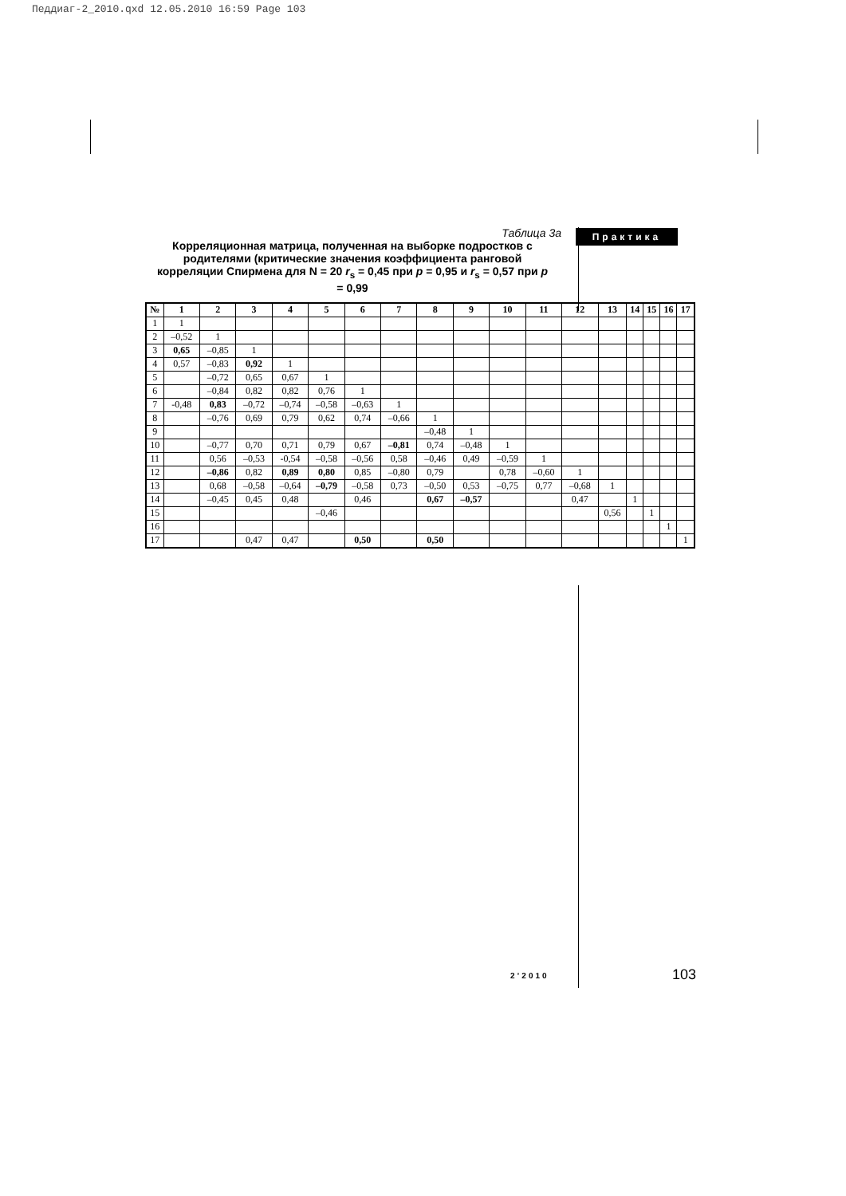Педдиаг-2_2010.qxd 12.05.2010 16:59 Page 103
Практика
Таблица 3а
Корреляционная матрица, полученная на выборке подростков с родителями (критические значения коэффициента ранговой корреляции Спирмена для N = 20 r<sub>s</sub> = 0,45 при p = 0,95 и r<sub>s</sub> = 0,57 при p = 0,99
| № | 1 | 2 | 3 | 4 | 5 | 6 | 7 | 8 | 9 | 10 | 11 | 12 | 13 | 14 | 15 | 16 | 17 |
| --- | --- | --- | --- | --- | --- | --- | --- | --- | --- | --- | --- | --- | --- | --- | --- | --- | --- |
| 1 | 1 | | | | | | | | | | | | | | | | |
| 2 | –0,52 | 1 | | | | | | | | | | | | | | | |
| 3 | 0,65 | –0,85 | 1 | | | | | | | | | | | | | | |
| 4 | 0,57 | –0,83 | 0,92 | 1 | | | | | | | | | | | | | |
| 5 | | –0,72 | 0,65 | 0,67 | 1 | | | | | | | | | | | | |
| 6 | | –0,84 | 0,82 | 0,82 | 0,76 | 1 | | | | | | | | | | | |
| 7 | -0,48 | 0,83 | –0,72 | –0,74 | –0,58 | –0,63 | 1 | | | | | | | | | | |
| 8 | | –0,76 | 0,69 | 0,79 | 0,62 | 0,74 | –0,66 | 1 | | | | | | | | | |
| 9 | | | | | | | | –0,48 | 1 | | | | | | | | |
| 10 | | –0,77 | 0,70 | 0,71 | 0,79 | 0,67 | –0,81 | 0,74 | –0,48 | 1 | | | | | | | |
| 11 | | 0,56 | –0,53 | -0,54 | –0,58 | –0,56 | 0,58 | –0,46 | 0,49 | –0,59 | 1 | | | | | | |
| 12 | | –0,86 | 0,82 | 0,89 | 0,80 | 0,85 | –0,80 | 0,79 | | 0,78 | –0,60 | 1 | | | | | |
| 13 | | 0,68 | –0,58 | –0,64 | –0,79 | –0,58 | 0,73 | –0,50 | 0,53 | –0,75 | 0,77 | –0,68 | 1 | | | | |
| 14 | | –0,45 | 0,45 | 0,48 | | 0,46 | | 0,67 | –0,57 | | | 0,47 | | 1 | | | |
| 15 | | | | | –0,46 | | | | | | | | 0,56 | | 1 | | |
| 16 | | | | | | | | | | | | | | | | 1 | |
| 17 | | | 0,47 | 0,47 | | 0,50 | | 0,50 | | | | | | | | | 1 |
2’2010 103